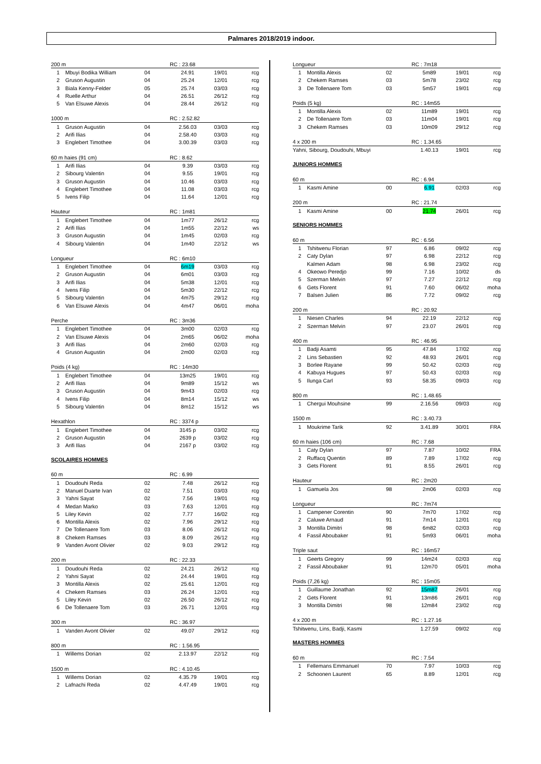Palmares 2018/2019 indoor.
| 200 m | | | RC : 23.68 | | |
| --- | --- | --- | --- | --- | --- |
| 1 | Mbuyi Bodika William | 04 | 24.91 | 19/01 | rcg |
| 2 | Gruson Augustin | 04 | 25.24 | 12/01 | rcg |
| 3 | Biala Kenny-Felder | 05 | 25.74 | 03/03 | rcg |
| 4 | Ruelle Arthur | 04 | 26.51 | 26/12 | rcg |
| 5 | Van Elsuwe Alexis | 04 | 28.44 | 26/12 | rcg |
| 1000 m | | | RC : 2.52.82 | | |
| --- | --- | --- | --- | --- | --- |
| 1 | Gruson Augustin | 04 | 2.56.03 | 03/03 | rcg |
| 2 | Arifi Ilias | 04 | 2.58.40 | 03/03 | rcg |
| 3 | Englebert Timothee | 04 | 3.00.39 | 03/03 | rcg |
| 60 m haies (91 cm) | | | RC : 8.62 | | |
| --- | --- | --- | --- | --- | --- |
| 1 | Arifi Ilias | 04 | 9.39 | 03/03 | rcg |
| 2 | Sibourg Valentin | 04 | 9.55 | 19/01 | rcg |
| 3 | Gruson Augustin | 04 | 10.46 | 03/03 | rcg |
| 4 | Englebert Timothee | 04 | 11.08 | 03/03 | rcg |
| 5 | Ivens Filip | 04 | 11.64 | 12/01 | rcg |
| Hauteur | | | RC : 1m81 | | |
| --- | --- | --- | --- | --- | --- |
| 1 | Englebert Timothee | 04 | 1m77 | 26/12 | rcg |
| 2 | Arifi Ilias | 04 | 1m55 | 22/12 | ws |
| 3 | Gruson Augustin | 04 | 1m45 | 02/03 | rcg |
| 4 | Sibourg Valentin | 04 | 1m40 | 22/12 | ws |
| Longueur | | | RC : 6m10 | | |
| --- | --- | --- | --- | --- | --- |
| 1 | Englebert Timothee | 04 | 6m19 | 03/03 | rcg |
| 2 | Gruson Augustin | 04 | 6m01 | 03/03 | rcg |
| 3 | Arifi Ilias | 04 | 5m38 | 12/01 | rcg |
| 4 | Ivens Filip | 04 | 5m30 | 22/12 | rcg |
| 5 | Sibourg Valentin | 04 | 4m75 | 29/12 | rcg |
| 6 | Van Elsuwe Alexis | 04 | 4m47 | 06/01 | moha |
| Perche | | | RC : 3m36 | | |
| --- | --- | --- | --- | --- | --- |
| 1 | Englebert Timothee | 04 | 3m00 | 02/03 | rcg |
| 2 | Van Elsuwe Alexis | 04 | 2m65 | 06/02 | moha |
| 3 | Arifi Ilias | 04 | 2m60 | 02/03 | rcg |
| 4 | Gruson Augustin | 04 | 2m00 | 02/03 | rcg |
| Poids (4 kg) | | | RC : 14m30 | | |
| --- | --- | --- | --- | --- | --- |
| 1 | Englebert Timothee | 04 | 13m25 | 19/01 | rcg |
| 2 | Arifi Ilias | 04 | 9m89 | 15/12 | ws |
| 3 | Gruson Augustin | 04 | 9m43 | 02/03 | rcg |
| 4 | Ivens Filip | 04 | 8m14 | 15/12 | ws |
| 5 | Sibourg Valentin | 04 | 8m12 | 15/12 | ws |
| Hexathlon | | | RC : 3374 p | | |
| --- | --- | --- | --- | --- | --- |
| 1 | Englebert Timothee | 04 | 3145 p | 03/02 | rcg |
| 2 | Gruson Augustin | 04 | 2639 p | 03/02 | rcg |
| 3 | Arifi Ilias | 04 | 2167 p | 03/02 | rcg |
SCOLAIRES HOMMES
| 60 m | | | RC : 6.99 | | |
| --- | --- | --- | --- | --- | --- |
| 1 | Doudouhi Reda | 02 | 7.48 | 26/12 | rcg |
| 2 | Manuel Duarte Ivan | 02 | 7.51 | 03/03 | rcg |
| 3 | Yahni Sayat | 02 | 7.56 | 19/01 | rcg |
| 4 | Medan Marko | 03 | 7.63 | 12/01 | rcg |
| 5 | Liley Kevin | 02 | 7.77 | 16/02 | rcg |
| 6 | Montilla Alexis | 02 | 7.96 | 29/12 | rcg |
| 7 | De Tollenaere Tom | 03 | 8.06 | 26/12 | rcg |
| 8 | Chekem Ramses | 03 | 8.09 | 26/12 | rcg |
| 9 | Vanden Avont Olivier | 02 | 9.03 | 29/12 | rcg |
| 200 m | | | RC : 22.33 | | |
| --- | --- | --- | --- | --- | --- |
| 1 | Doudouhi Reda | 02 | 24.21 | 26/12 | rcg |
| 2 | Yahni Sayat | 02 | 24.44 | 19/01 | rcg |
| 3 | Montilla Alexis | 02 | 25.61 | 12/01 | rcg |
| 4 | Chekem Ramses | 03 | 26.24 | 12/01 | rcg |
| 5 | Liley Kevin | 02 | 26.50 | 26/12 | rcg |
| 6 | De Tollenaere Tom | 03 | 26.71 | 12/01 | rcg |
| 300 m | | | RC : 36.97 | | |
| --- | --- | --- | --- | --- | --- |
| 1 | Vanden Avont Olivier | 02 | 49.07 | 29/12 | rcg |
| 800 m | | | RC : 1.56.95 | | |
| --- | --- | --- | --- | --- | --- |
| 1 | Willems Dorian | 02 | 2.13.97 | 22/12 | rcg |
| 1500 m | | | RC : 4.10.45 | | |
| --- | --- | --- | --- | --- | --- |
| 1 | Willems Dorian | 02 | 4.35.79 | 19/01 | rcg |
| 2 | Lafnachi Reda | 02 | 4.47.49 | 19/01 | rcg |
| Longueur | | | RC : 7m18 | | |
| --- | --- | --- | --- | --- | --- |
| 1 | Montilla Alexis | 02 | 5m89 | 19/01 | rcg |
| 2 | Chekem Ramses | 03 | 5m78 | 23/02 | rcg |
| 3 | De Tollenaere Tom | 03 | 5m57 | 19/01 | rcg |
| Poids (5 kg) | | | RC : 14m55 | | |
| --- | --- | --- | --- | --- | --- |
| 1 | Montilla Alexis | 02 | 11m89 | 19/01 | rcg |
| 2 | De Tollenaere Tom | 03 | 11m04 | 19/01 | rcg |
| 3 | Chekem Ramses | 03 | 10m09 | 29/12 | rcg |
| 4 x 200 m | RC : 1.34.65 | | |
| --- | --- | --- | --- |
| Yahni, Sibourg, Doudouhi, Mbuyi | 1.40.13 | 19/01 | rcg |
JUNIORS HOMMES
| 60 m | | | RC : 6.94 | | |
| --- | --- | --- | --- | --- | --- |
| 1 | Kasmi Amine | 00 | 6.91 | 02/03 | rcg |
| 200 m | | | RC : 21.74 | | |
| --- | --- | --- | --- | --- | --- |
| 1 | Kasmi Amine | 00 | 21.74 | 26/01 | rcg |
SENIORS HOMMES
| 60 m | | | RC : 6.56 | | |
| --- | --- | --- | --- | --- | --- |
| 1 | Tshitwenu Florian | 97 | 6.86 | 09/02 | rcg |
| 2 | Caty Dylan | 97 | 6.98 | 22/12 | rcg |
| | Kalmen Adam | 98 | 6.98 | 23/02 | rcg |
| 4 | Okeowo Peredjo | 99 | 7.16 | 10/02 | ds |
| 5 | Szerman Melvin | 97 | 7.27 | 22/12 | rcg |
| 6 | Gets Florent | 91 | 7.60 | 06/02 | moha |
| 7 | Balsen Julien | 86 | 7.72 | 09/02 | rcg |
| 200 m | | | RC : 20.92 | | |
| --- | --- | --- | --- | --- | --- |
| 1 | Niesen Charles | 94 | 22.19 | 22/12 | rcg |
| 2 | Szerman Melvin | 97 | 23.07 | 26/01 | rcg |
| 400 m | | | RC : 46.95 | | |
| --- | --- | --- | --- | --- | --- |
| 1 | Badji Asamti | 95 | 47.84 | 17/02 | rcg |
| 2 | Lins Sebastien | 92 | 48.93 | 26/01 | rcg |
| 3 | Borlee Rayane | 99 | 50.42 | 02/03 | rcg |
| 4 | Kabuya Hugues | 97 | 50.43 | 02/03 | rcg |
| 5 | Ilunga Carl | 93 | 58.35 | 09/03 | rcg |
| 800 m | | | RC : 1.48.65 | | |
| --- | --- | --- | --- | --- | --- |
| 1 | Chergui Mouhsine | 99 | 2.16.56 | 09/03 | rcg |
| 1500 m | | | RC : 3.40.73 | | |
| --- | --- | --- | --- | --- | --- |
| 1 | Moukrime Tarik | 92 | 3.41.89 | 30/01 | FRA |
| 60 m haies (106 cm) | | | RC : 7.68 | | |
| --- | --- | --- | --- | --- | --- |
| 1 | Caty Dylan | 97 | 7.87 | 10/02 | FRA |
| 2 | Ruffacq Quentin | 89 | 7.89 | 17/02 | rcg |
| 3 | Gets Florent | 91 | 8.55 | 26/01 | rcg |
| Hauteur | | | RC : 2m20 | | |
| --- | --- | --- | --- | --- | --- |
| 1 | Gamuela Jos | 98 | 2m06 | 02/03 | rcg |
| Longueur | | | RC : 7m74 | | |
| --- | --- | --- | --- | --- | --- |
| 1 | Campener Corentin | 90 | 7m70 | 17/02 | rcg |
| 2 | Caluwe Arnaud | 91 | 7m14 | 12/01 | rcg |
| 3 | Montilla Dimitri | 98 | 6m82 | 02/03 | rcg |
| 4 | Fassil Aboubaker | 91 | 5m93 | 06/01 | moha |
| Triple saut | | | RC : 16m57 | | |
| --- | --- | --- | --- | --- | --- |
| 1 | Geerts Gregory | 99 | 14m24 | 02/03 | rcg |
| 2 | Fassil Aboubaker | 91 | 12m70 | 05/01 | moha |
| Poids (7,26 kg) | | | RC : 15m05 | | |
| --- | --- | --- | --- | --- | --- |
| 1 | Guillaume Jonathan | 92 | 15m87 | 26/01 | rcg |
| 2 | Gets Florent | 91 | 13m86 | 26/01 | rcg |
| 3 | Montilla Dimitri | 98 | 12m84 | 23/02 | rcg |
| 4 x 200 m | RC : 1.27.16 | | |
| --- | --- | --- | --- |
| Tshitwenu, Lins, Badji, Kasmi | 1.27.59 | 09/02 | rcg |
MASTERS HOMMES
| 60 m | | | RC : 7.54 | | |
| --- | --- | --- | --- | --- | --- |
| 1 | Fellemans Emmanuel | 70 | 7.97 | 10/03 | rcg |
| 2 | Schoonen Laurent | 65 | 8.89 | 12/01 | rcg |